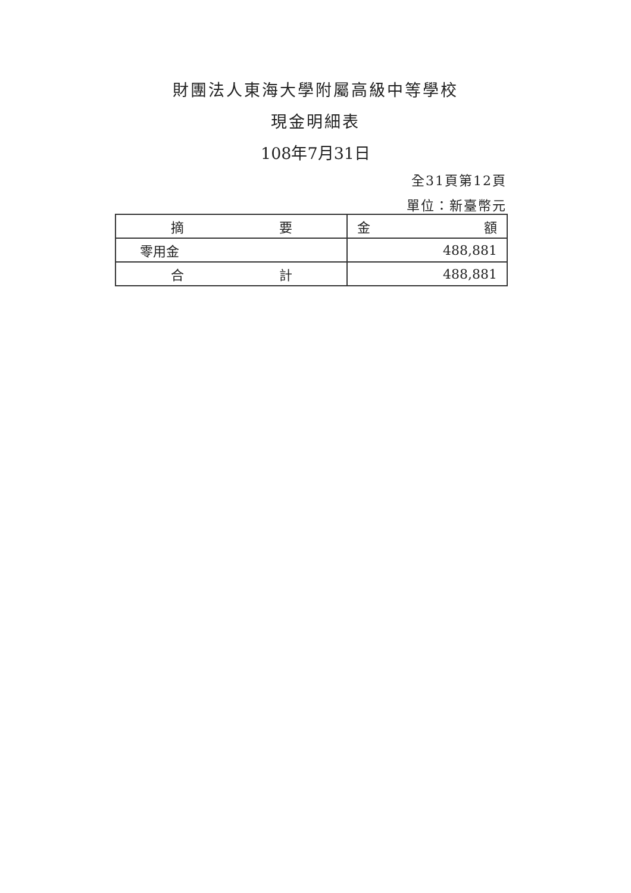財團法人東海大學附屬高級中等學校
現金明細表
108年7月31日
全31頁第12頁
單位：新臺幣元
| 摘 要 | 金 額 |
| --- | --- |
| 零用金 | 488,881 |
| 合 計 | 488,881 |